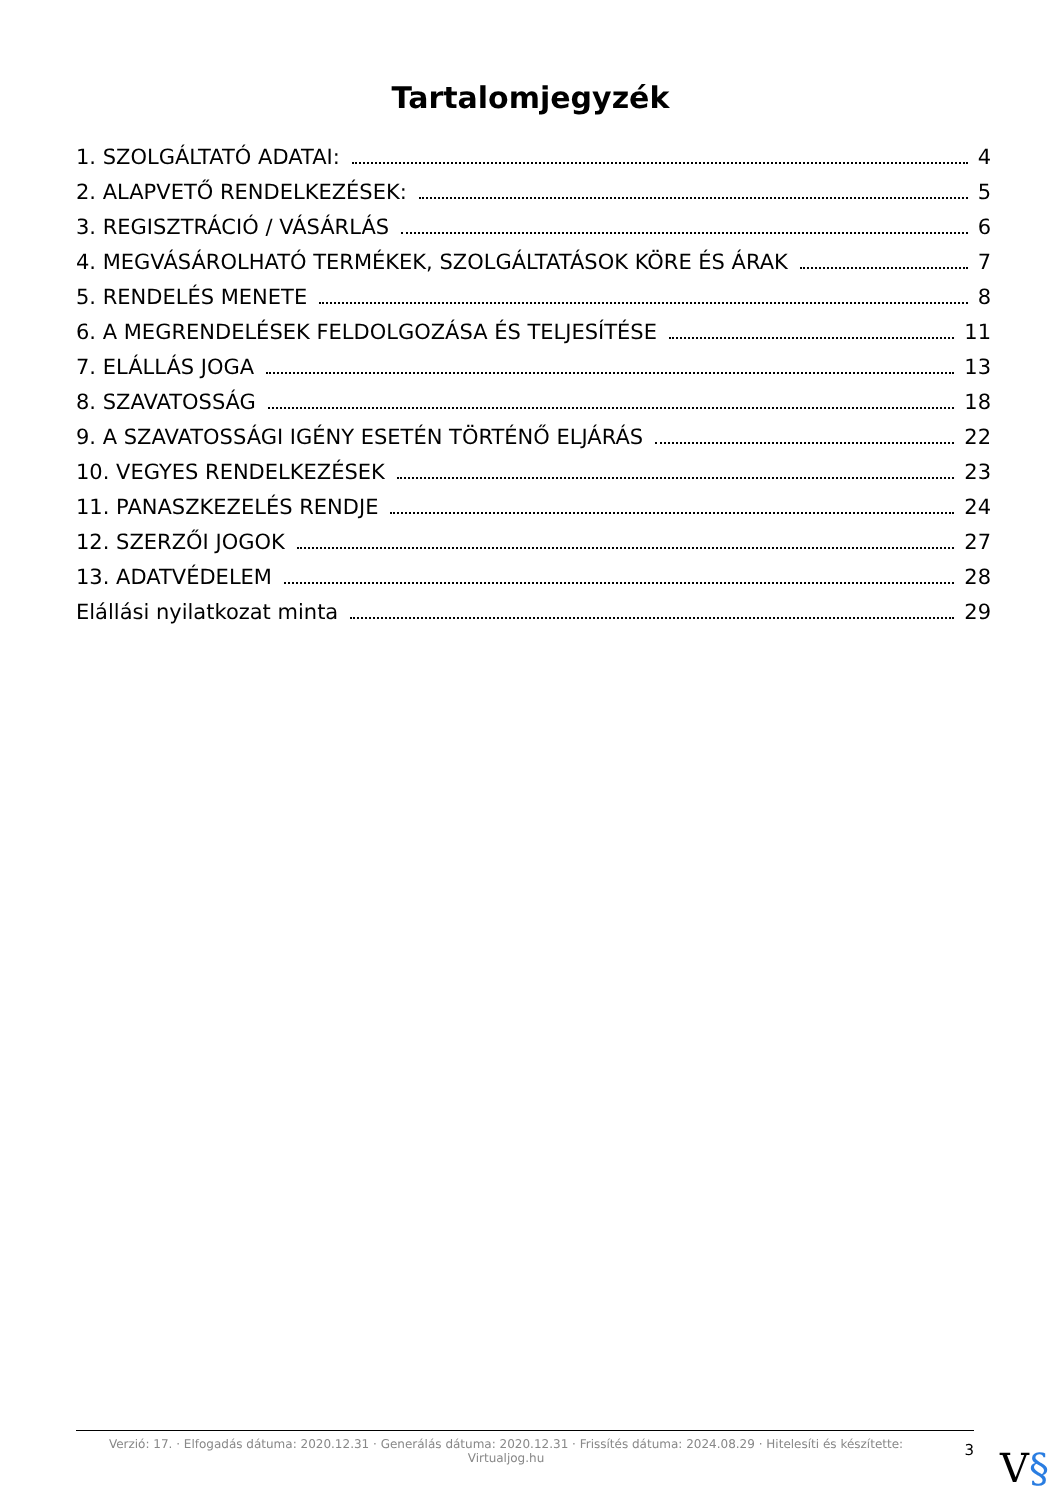Tartalomjegyzék
1. SZOLGÁLTATÓ ADATAI: 4
2. ALAPVETŐ RENDELKEZÉSEK: 5
3. REGISZTRÁCIÓ / VÁSÁRLÁS 6
4. MEGVÁSÁROLHATÓ TERMÉKEK, SZOLGÁLTATÁSOK KÖRE ÉS ÁRAK 7
5. RENDELÉS MENETE 8
6. A MEGRENDELÉSEK FELDOLGOZÁSA ÉS TELJESÍTÉSE 11
7. ELÁLLÁS JOGA 13
8. SZAVATOSSÁG 18
9. A SZAVATOSSÁGI IGÉNY ESETÉN TÖRTÉNŐ ELJÁRÁS 22
10. VEGYES RENDELKEZÉSEK 23
11. PANASZKEZELÉS RENDJE 24
12. SZERZŐI JOGOK 27
13. ADATVÉDELEM 28
Elállási nyilatkozat minta 29
Verzió: 17. · Elfogadás dátuma: 2020.12.31 · Generálás dátuma: 2020.12.31 · Frissítés dátuma: 2024.08.29 · Hitelesíti és készítette: Virtualjog.hu
3
V§